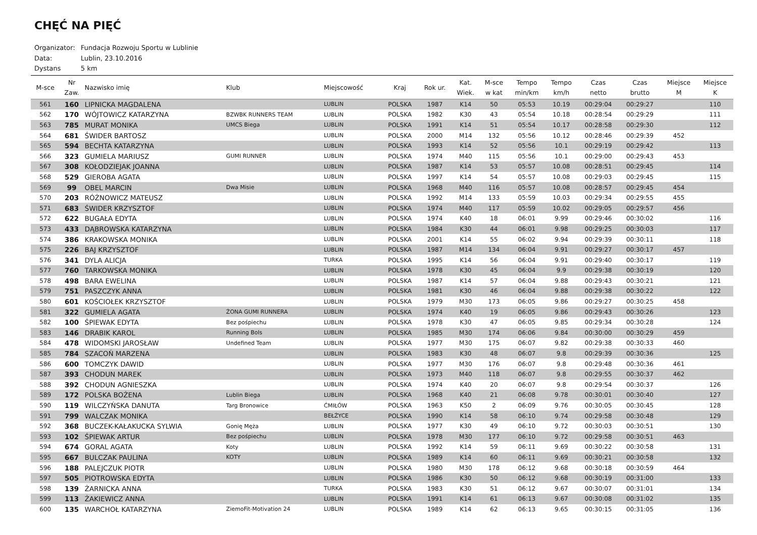CHĘĆ NA PIĘĆ
Organizator: Fundacja Rozwoju Sportu w Lublinie
Data: Lublin, 23.10.2016
Dystans 5 km
| M-sce | Nr Zaw. | Nazwisko imię | Klub | Miejscowość | Kraj | Rok ur. | Kat. Wiek. | M-sce w kat | Tempo min/km | Tempo km/h | Czas netto | Czas brutto | Miejsce M | Miejsce K |
| --- | --- | --- | --- | --- | --- | --- | --- | --- | --- | --- | --- | --- | --- | --- |
| 561 | 160 | LIPNICKA MAGDALENA | | LUBLIN | POLSKA | 1987 | K14 | 50 | 05:53 | 10.19 | 00:29:04 | 00:29:27 | | 110 |
| 562 | 170 | WÓJTOWICZ KATARZYNA | BZWBK RUNNERS TEAM | LUBLIN | POLSKA | 1982 | K30 | 43 | 05:54 | 10.18 | 00:28:54 | 00:29:29 | | 111 |
| 563 | 785 | MURAT MONIKA | UMCS Biega | LUBLIN | POLSKA | 1991 | K14 | 51 | 05:54 | 10.17 | 00:28:58 | 00:29:30 | | 112 |
| 564 | 681 | ŚWIDER BARTOSZ | | LUBLIN | POLSKA | 2000 | M14 | 132 | 05:56 | 10.12 | 00:28:46 | 00:29:39 | 452 | |
| 565 | 594 | BECHTA KATARZYNA | | LUBLIN | POLSKA | 1993 | K14 | 52 | 05:56 | 10.1 | 00:29:19 | 00:29:42 | | 113 |
| 566 | 323 | GUMIELA MARIUSZ | GUMI RUNNER | LUBLIN | POLSKA | 1974 | M40 | 115 | 05:56 | 10.1 | 00:29:00 | 00:29:43 | 453 | |
| 567 | 308 | KOŁODZIEJAK JOANNA | | LUBLIN | POLSKA | 1987 | K14 | 53 | 05:57 | 10.08 | 00:28:51 | 00:29:45 | | 114 |
| 568 | 529 | GIEROBA AGATA | | LUBLIN | POLSKA | 1997 | K14 | 54 | 05:57 | 10.08 | 00:29:03 | 00:29:45 | | 115 |
| 569 | 99 | OBEL MARCIN | Dwa Misie | LUBLIN | POLSKA | 1968 | M40 | 116 | 05:57 | 10.08 | 00:28:57 | 00:29:45 | 454 | |
| 570 | 203 | RÓŻNOWICZ MATEUSZ | | LUBLIN | POLSKA | 1992 | M14 | 133 | 05:59 | 10.03 | 00:29:34 | 00:29:55 | 455 | |
| 571 | 683 | ŚWIDER KRZYSZTOF | | LUBLIN | POLSKA | 1974 | M40 | 117 | 05:59 | 10.02 | 00:29:05 | 00:29:57 | 456 | |
| 572 | 622 | BUGAŁA EDYTA | | LUBLIN | POLSKA | 1974 | K40 | 18 | 06:01 | 9.99 | 00:29:46 | 00:30:02 | | 116 |
| 573 | 433 | DĄBROWSKA KATARZYNA | | LUBLIN | POLSKA | 1984 | K30 | 44 | 06:01 | 9.98 | 00:29:25 | 00:30:03 | | 117 |
| 574 | 386 | KRAKOWSKA MONIKA | | LUBLIN | POLSKA | 2001 | K14 | 55 | 06:02 | 9.94 | 00:29:39 | 00:30:11 | | 118 |
| 575 | 226 | BAJ KRZYSZTOF | | LUBLIN | POLSKA | 1987 | M14 | 134 | 06:04 | 9.91 | 00:29:27 | 00:30:17 | 457 | |
| 576 | 341 | DYLA ALICJA | | TURKA | POLSKA | 1995 | K14 | 56 | 06:04 | 9.91 | 00:29:40 | 00:30:17 | | 119 |
| 577 | 760 | TARKOWSKA MONIKA | | LUBLIN | POLSKA | 1978 | K30 | 45 | 06:04 | 9.9 | 00:29:38 | 00:30:19 | | 120 |
| 578 | 498 | BARA EWELINA | | LUBLIN | POLSKA | 1987 | K14 | 57 | 06:04 | 9.88 | 00:29:43 | 00:30:21 | | 121 |
| 579 | 751 | PASZCZYK ANNA | | LUBLIN | POLSKA | 1981 | K30 | 46 | 06:04 | 9.88 | 00:29:38 | 00:30:22 | | 122 |
| 580 | 601 | KOŚCIOŁEK KRZYSZTOF | | LUBLIN | POLSKA | 1979 | M30 | 173 | 06:05 | 9.86 | 00:29:27 | 00:30:25 | 458 | |
| 581 | 322 | GUMIELA AGATA | ŻONA GUMI RUNNERA | LUBLIN | POLSKA | 1974 | K40 | 19 | 06:05 | 9.86 | 00:29:43 | 00:30:26 | | 123 |
| 582 | 100 | ŚPIEWAK EDYTA | Bez pośpiechu | LUBLIN | POLSKA | 1978 | K30 | 47 | 06:05 | 9.85 | 00:29:34 | 00:30:28 | | 124 |
| 583 | 146 | DRABIK KAROL | Running Bols | LUBLIN | POLSKA | 1985 | M30 | 174 | 06:06 | 9.84 | 00:30:00 | 00:30:29 | 459 | |
| 584 | 478 | WIDOMSKI JAROSŁAW | Undefined Team | LUBLIN | POLSKA | 1977 | M30 | 175 | 06:07 | 9.82 | 00:29:38 | 00:30:33 | 460 | |
| 585 | 784 | SZACOŃ MARZENA | | LUBLIN | POLSKA | 1983 | K30 | 48 | 06:07 | 9.8 | 00:29:39 | 00:30:36 | | 125 |
| 586 | 600 | TOMCZYK DAWID | | LUBLIN | POLSKA | 1977 | M30 | 176 | 06:07 | 9.8 | 00:29:48 | 00:30:36 | 461 | |
| 587 | 393 | CHODUN MAREK | | LUBLIN | POLSKA | 1973 | M40 | 118 | 06:07 | 9.8 | 00:29:55 | 00:30:37 | 462 | |
| 588 | 392 | CHODUN AGNIESZKA | | LUBLIN | POLSKA | 1974 | K40 | 20 | 06:07 | 9.8 | 00:29:54 | 00:30:37 | | 126 |
| 589 | 172 | POLSKA BOŻENA | Lublin Biega | LUBLIN | POLSKA | 1968 | K40 | 21 | 06:08 | 9.78 | 00:30:01 | 00:30:40 | | 127 |
| 590 | 119 | WILCZYŃSKA DANUTA | Targ Bronowice | ĆMIŁÓW | POLSKA | 1963 | K50 | 2 | 06:09 | 9.76 | 00:30:05 | 00:30:45 | | 128 |
| 591 | 799 | WALCZAK MONIKA | | BEŁŻYCE | POLSKA | 1990 | K14 | 58 | 06:10 | 9.74 | 00:29:58 | 00:30:48 | | 129 |
| 592 | 368 | BUCZEK-KAŁAKUCKA SYLWIA | Gonię Męża | LUBLIN | POLSKA | 1977 | K30 | 49 | 06:10 | 9.72 | 00:30:03 | 00:30:51 | | 130 |
| 593 | 102 | ŚPIEWAK ARTUR | Bez pośpiechu | LUBLIN | POLSKA | 1978 | M30 | 177 | 06:10 | 9.72 | 00:29:58 | 00:30:51 | 463 | |
| 594 | 674 | GORAL AGATA | Koty | LUBLIN | POLSKA | 1992 | K14 | 59 | 06:11 | 9.69 | 00:30:22 | 00:30:58 | | 131 |
| 595 | 667 | BULCZAK PAULINA | KOTY | LUBLIN | POLSKA | 1989 | K14 | 60 | 06:11 | 9.69 | 00:30:21 | 00:30:58 | | 132 |
| 596 | 188 | PALEJCZUK PIOTR | | LUBLIN | POLSKA | 1980 | M30 | 178 | 06:12 | 9.68 | 00:30:18 | 00:30:59 | 464 | |
| 597 | 505 | PIOTROWSKA EDYTA | | LUBLIN | POLSKA | 1986 | K30 | 50 | 06:12 | 9.68 | 00:30:19 | 00:31:00 | | 133 |
| 598 | 139 | ŻARNICKA ANNA | | TURKA | POLSKA | 1983 | K30 | 51 | 06:12 | 9.67 | 00:30:07 | 00:31:01 | | 134 |
| 599 | 113 | ŻAKIEWICZ ANNA | | LUBLIN | POLSKA | 1991 | K14 | 61 | 06:13 | 9.67 | 00:30:08 | 00:31:02 | | 135 |
| 600 | 135 | WARCHOŁ KATARZYNA | ZiemoFit-Motivation 24 | LUBLIN | POLSKA | 1989 | K14 | 62 | 06:13 | 9.65 | 00:30:15 | 00:31:05 | | 136 |